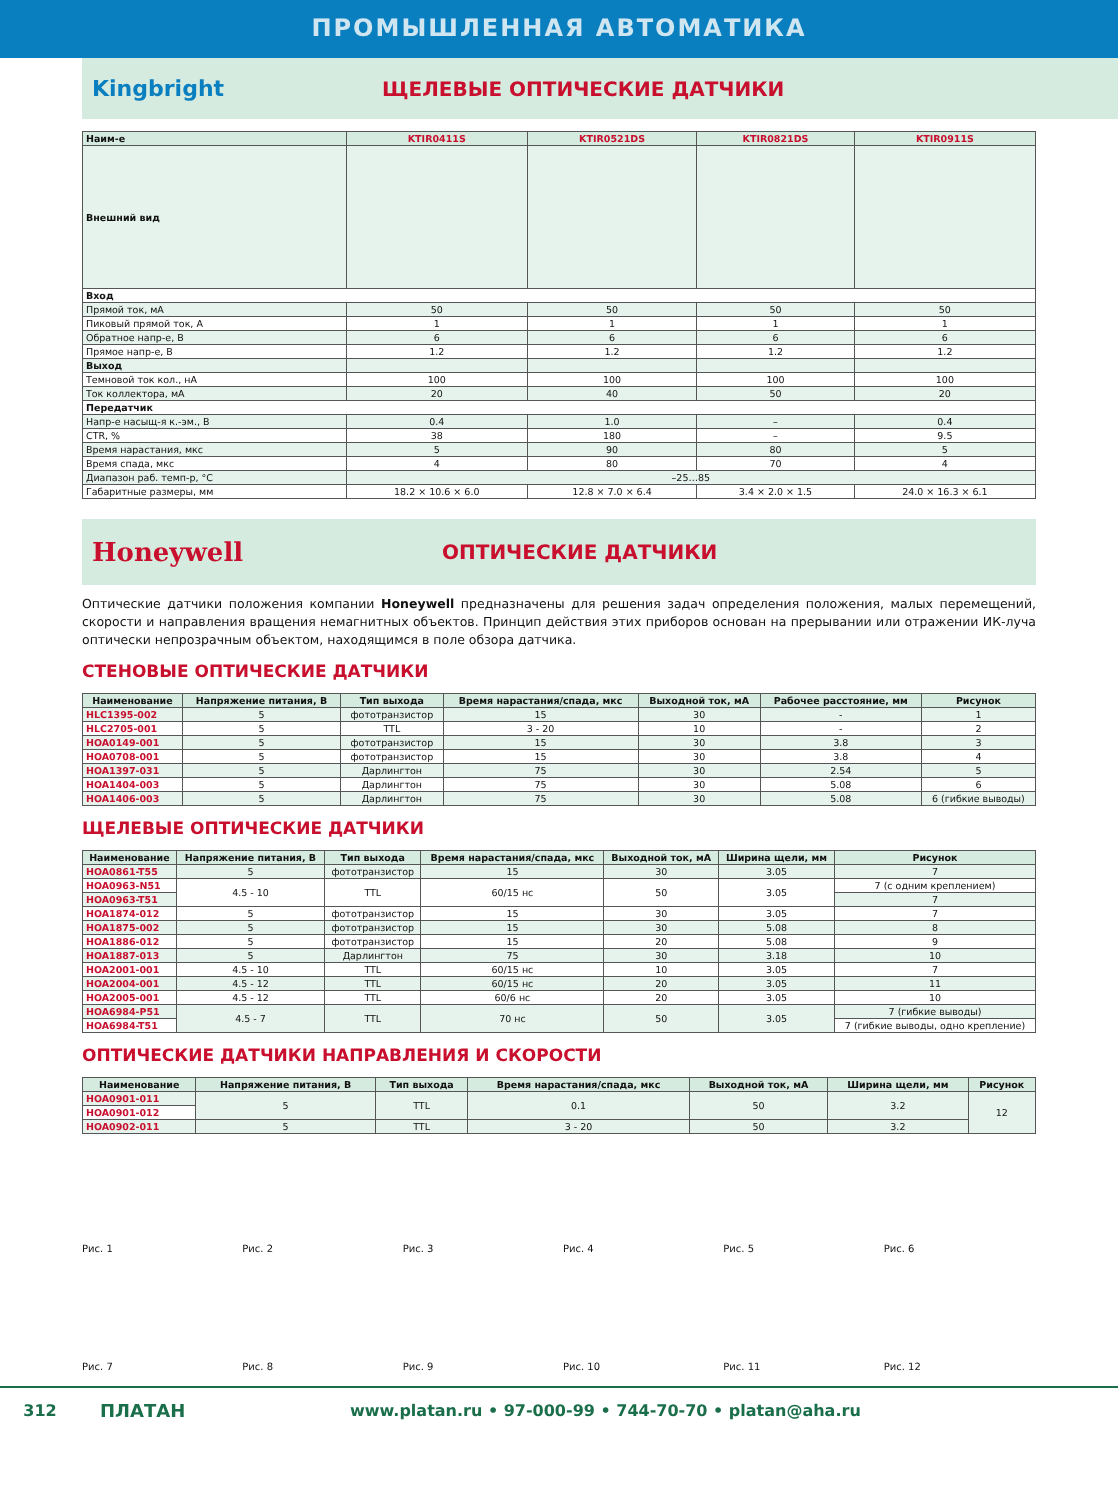ПРОМЫШЛЕННАЯ АВТОМАТИКА
Kingbright ЩЕЛЕВЫЕ ОПТИЧЕСКИЕ ДАТЧИКИ
| Наим-е | KTIR0411S | KTIR0521DS | KTIR0821DS | KTIR0911S |
| --- | --- | --- | --- | --- |
| Внешний вид | | | | |
| Вход | | | | |
| Прямой ток, мА | 50 | 50 | 50 | 50 |
| Пиковый прямой ток, А | 1 | 1 | 1 | 1 |
| Обратное напр-е, В | 6 | 6 | 6 | 6 |
| Прямое напр-е, В | 1.2 | 1.2 | 1.2 | 1.2 |
| Выход | | | | |
| Темновой ток кол., нА | 100 | 100 | 100 | 100 |
| Ток коллектора, мА | 20 | 40 | 50 | 20 |
| Передатчик | | | | |
| Напр-е насыщ-я к.-эм., В | 0.4 | 1.0 | – | 0.4 |
| CTR, % | 38 | 180 | – | 9.5 |
| Время нарастания, мкс | 5 | 90 | 80 | 5 |
| Время спада, мкс | 4 | 80 | 70 | 4 |
| Диапазон раб. темп-р, °С | –25…85 | | | |
| Габаритные размеры, мм | 18.2 × 10.6 × 6.0 | 12.8 × 7.0 × 6.4 | 3.4 × 2.0 × 1.5 | 24.0 × 16.3 × 6.1 |
Honeywell
ОПТИЧЕСКИЕ ДАТЧИКИ
Оптические датчики положения компании Honeywell предназначены для решения задач определения положения, малых перемещений, скорости и направления вращения немагнитных объектов. Принцип действия этих приборов основан на прерывании или отражении ИК-луча оптически непрозрачным объектом, находящимся в поле обзора датчика.
СТЕНОВЫЕ ОПТИЧЕСКИЕ ДАТЧИКИ
| Наименование | Напряжение питания, В | Тип выхода | Время нарастания/спада, мкс | Выходной ток, мА | Рабочее расстояние, мм | Рисунок |
| --- | --- | --- | --- | --- | --- | --- |
| HLC1395-002 | 5 | фототранзистор | 15 | 30 | - | 1 |
| HLC2705-001 | 5 | TTL | 3 - 20 | 10 | - | 2 |
| HOA0149-001 | 5 | фототранзистор | 15 | 30 | 3.8 | 3 |
| HOA0708-001 | 5 | фототранзистор | 15 | 30 | 3.8 | 4 |
| HOA1397-031 | 5 | Дарлингтон | 75 | 30 | 2.54 | 5 |
| HOA1404-003 | 5 | Дарлингтон | 75 | 30 | 5.08 | 6 |
| HOA1406-003 | 5 | Дарлингтон | 75 | 30 | 5.08 | 6 (гибкие выводы) |
ЩЕЛЕВЫЕ ОПТИЧЕСКИЕ ДАТЧИКИ
| Наименование | Напряжение питания, В | Тип выхода | Время нарастания/спада, мкс | Выходной ток, мА | Ширина щели, мм | Рисунок |
| --- | --- | --- | --- | --- | --- | --- |
| HOA0861-T55 | 5 | фототранзистор | 15 | 30 | 3.05 | 7 |
| HOA0963-N51 | 4.5 - 10 | TTL | 60/15 нс | 50 | 3.05 | 7 (с одним креплением) |
| HOA0963-T51 | | | | | | 7 |
| HOA1874-012 | 5 | фототранзистор | 15 | 30 | 3.05 | 7 |
| HOA1875-002 | 5 | фототранзистор | 15 | 30 | 5.08 | 8 |
| HOA1886-012 | 5 | фототранзистор | 15 | 20 | 5.08 | 9 |
| HOA1887-013 | 5 | Дарлингтон | 75 | 30 | 3.18 | 10 |
| HOA2001-001 | 4.5 - 10 | TTL | 60/15 нс | 10 | 3.05 | 7 |
| HOA2004-001 | 4.5 - 12 | TTL | 60/15 нс | 20 | 3.05 | 11 |
| HOA2005-001 | 4.5 - 12 | TTL | 60/6 нс | 20 | 3.05 | 10 |
| HOA6984-P51 | 4.5 - 7 | TTL | 70 нс | 50 | 3.05 | 7 (гибкие выводы) |
| HOA6984-T51 | | | | | | 7 (гибкие выводы, одно крепление) |
ОПТИЧЕСКИЕ ДАТЧИКИ НАПРАВЛЕНИЯ И СКОРОСТИ
| Наименование | Напряжение питания, В | Тип выхода | Время нарастания/спада, мкс | Выходной ток, мА | Ширина щели, мм | Рисунок |
| --- | --- | --- | --- | --- | --- | --- |
| HOA0901-011 | 5 | TTL | 0.1 | 50 | 3.2 | 12 |
| HOA0901-012 | | | | | | |
| HOA0902-011 | 5 | TTL | 3 - 20 | 50 | 3.2 | |
Рис. 1
Рис. 2
Рис. 3
Рис. 4
Рис. 5
Рис. 6
Рис. 7
Рис. 8
Рис. 9
Рис. 10
Рис. 11
Рис. 12
312 ПЛАТАН www.platan.ru • 97-000-99 • 744-70-70 • platan@aha.ru